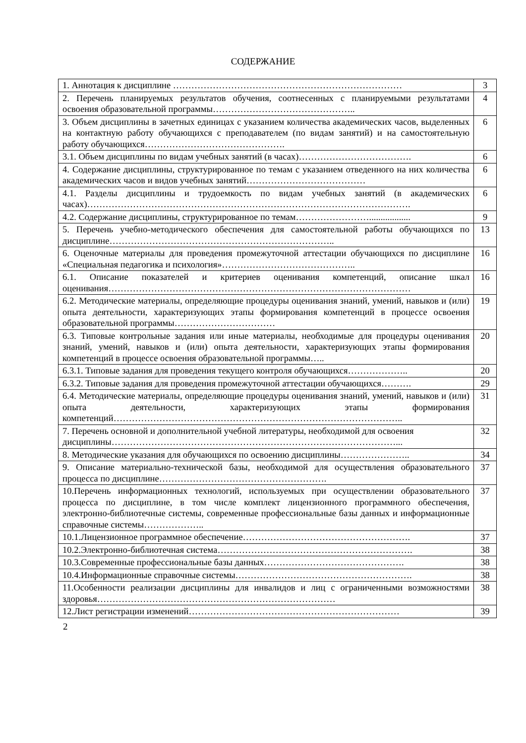СОДЕРЖАНИЕ
| 1. Аннотация к дисциплине ………………………………………………………………… | 3 |
| 2. Перечень планируемых результатов обучения, соотнесенных с планируемыми результатами освоения образовательной программы……………………………………….. | 4 |
| 3. Объем дисциплины в зачетных единицах с указанием количества академических часов, выделенных на контактную работу обучающихся с преподавателем (по видам занятий) и на самостоятельную работу обучающихся………………………………………. | 6 |
| 3.1. Объем дисциплины по видам учебных занятий (в часах)………………………………. | 6 |
| 4. Содержание дисциплины, структурированное по темам с указанием отведенного на них количества академических часов и видов учебных занятий………………………………… | 6 |
| 4.1. Разделы дисциплины и трудоемкость по видам учебных занятий (в академических часах)……………………………………………………………………………………………. | 6 |
| 4.2. Содержание дисциплины, структурированное по темам…………………….................. | 9 |
| 5. Перечень учебно-методического обеспечения для самостоятельной работы обучающихся по дисциплине……………………………………………………………….. | 13 |
| 6. Оценочные материалы для проведения промежуточной аттестации обучающихся по дисциплине «Специальная педагогика и психология»…………………………………….. | 16 |
| 6.1. Описание показателей и критериев оценивания компетенций, описание шкал оценивания……………………………………………………………………………………… | 16 |
| 6.2. Методические материалы, определяющие процедуры оценивания знаний, умений, навыков и (или) опыта деятельности, характеризующих этапы формирования компетенций в процессе освоения образовательной программы…………………………… | 19 |
| 6.3. Типовые контрольные задания или иные материалы, необходимые для процедуры оценивания знаний, умений, навыков и (или) опыта деятельности, характеризующих этапы формирования компетенций в процессе освоения образовательной программы….. | 20 |
| 6.3.1. Типовые задания для проведения текущего контроля обучающихся……………….. | 20 |
| 6.3.2. Типовые задания для проведения промежуточной аттестации обучающихся………. | 29 |
| 6.4. Методические материалы, определяющие процедуры оценивания знаний, умений, навыков и (или) опыта деятельности, характеризующих этапы формирования компетенций………………………………………………………………………………….. | 31 |
| 7. Перечень основной и дополнительной учебной литературы, необходимой для освоения дисциплины…………………………………………………………………………………... | 32 |
| 8. Методические указания для обучающихся по освоению дисциплины………………….. | 34 |
| 9. Описание материально-технической базы, необходимой для осуществления образовательного процесса по дисциплине………………………………………………. | 37 |
| 10.Перечень информационных технологий, используемых при осуществлении образовательного процесса по дисциплине, в том числе комплект лицензионного программного обеспечения, электронно-библиотечные системы, современные профессиональные базы данных и информационные справочные системы……………….. | 37 |
| 10.1.Лицензионное программное обеспечение………………………………………………. | 37 |
| 10.2.Электронно-библиотечная система………………………………………………………. | 38 |
| 10.3.Современные профессиональные базы данных………………………………………. | 38 |
| 10.4.Информационные справочные системы…………………………………………………. | 38 |
| 11.Особенности реализации дисциплины для инвалидов и лиц с ограниченными возможностями здоровья…………………………………………………………………… | 38 |
| 12.Лист регистрации изменений…………………………………………………………… | 39 |
2